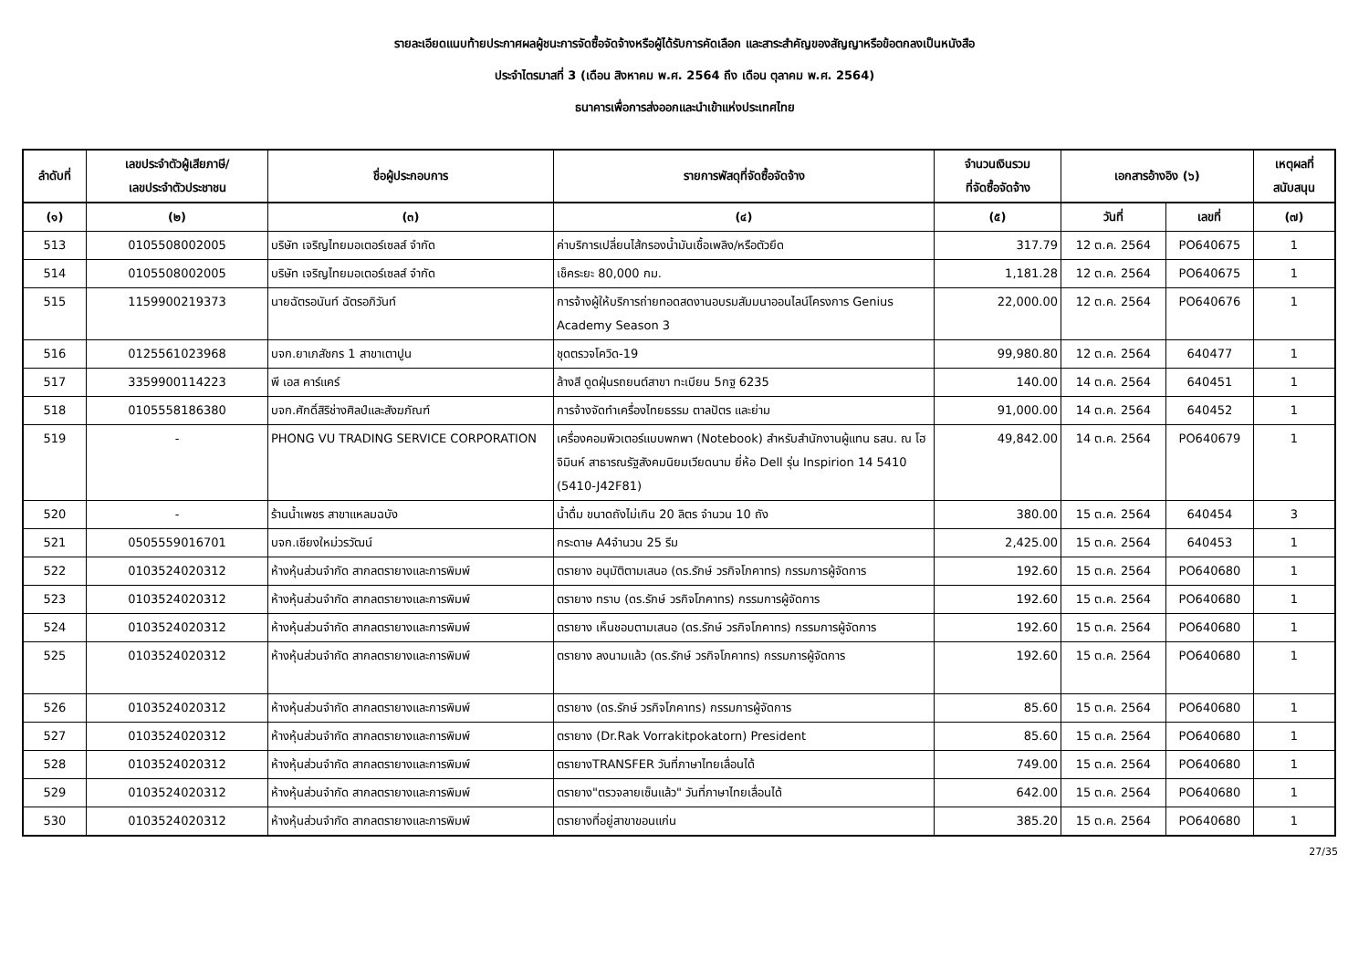รายละเอียดแนบท้ายประกาศผลผู้ชนะการจัดซื้อจัดจ้างหรือผู้ได้รับการคัดเลือก และสาระสำคัญของสัญญาหรือข้อตกลงเป็นหนังสือ
ประจำไตรมาสที่ 3 (เดือน สิงหาคม พ.ศ. 2564 ถึง เดือน ตุลาคม พ.ศ. 2564)
ธนาคารเพื่อการส่งออกและนำเข้าแห่งประเทศไทย
| ลำดับที่ | เลขประจำตัวผู้เสียภาษี/ เลขประจำตัวประชาชน | ชื่อผู้ประกอบการ | รายการพัสดุที่จัดซื้อจัดจ้าง | จำนวนเงินรวม ที่จัดซื้อจัดจ้าง | เอกสารอ้างอิง (๖) | | เหตุผลที่ สนับสนุน | |
| --- | --- | --- | --- | --- | --- | --- | --- | --- |
| | (๑) | (๒) | (๓) | (๔) | (๕) | วันที่ | เลขที่ | (๗) |
| 513 | 0105508002005 | บริษัท เจริญไทยมอเตอร์เซลส์ จำกัด | ค่าบริการเปลี่ยนไส้กรองน้ำมันเชื้อเพลิง/หรือตัวยึด | 317.79 | 12 ต.ค. 2564 | PO640675 | 1 | |
| 514 | 0105508002005 | บริษัท เจริญไทยมอเตอร์เซลส์ จำกัด | เช็คระยะ 80,000 กม. | 1,181.28 | 12 ต.ค. 2564 | PO640675 | 1 | |
| 515 | 1159900219373 | นายฉัตรอนันท์ ฉัตรอภิวันท์ | การจ้างผู้ให้บริการถ่ายทอดสดงานอบรมสัมมนาออนไลน์โครงการ Genius Academy Season 3 | 22,000.00 | 12 ต.ค. 2564 | PO640676 | 1 | |
| 516 | 0125561023968 | บจก.ยาเภสัชกร 1 สาขาเตาปูน | ชุดตรวจโควิด-19 | 99,980.80 | 12 ต.ค. 2564 | 640477 | 1 | |
| 517 | 3359900114223 | พี เอส คาร์แคร์ | ล้างสี ดูดฝุ่นรถยนต์สาขา ทะเบียน 5กฐ 6235 | 140.00 | 14 ต.ค. 2564 | 640451 | 1 | |
| 518 | 0105558186380 | บจก.ศักดิ์สิริช่างศิลป์และสังฆภัณฑ์ | การจ้างจัดทำเครื่องไทยธรรม ตาลปัตร และย่าม | 91,000.00 | 14 ต.ค. 2564 | 640452 | 1 | |
| 519 | - | PHONG VU TRADING SERVICE CORPORATION | เครื่องคอมพิวเตอร์แบบพกพา (Notebook) สำหรับสำนักงานผู้แทน ธสน. ณ โฮจิมินห์ สาธารณรัฐสังคมนิยมเวียดนาม ยี่ห้อ Dell รุ่น Inspirion 14 5410 (5410-J42F81) | 49,842.00 | 14 ต.ค. 2564 | PO640679 | 1 | |
| 520 | - | ร้านน้ำเพชร สาขาแหลมฉบัง | น้ำดื่ม ขนาดถังไม่เกิน 20 ลิตร จำนวน 10 ถัง | 380.00 | 15 ต.ค. 2564 | 640454 | 3 | |
| 521 | 0505559016701 | บจก.เชียงใหม่วรวัฒน์ | กระดาษ A4จำนวน 25 รีม | 2,425.00 | 15 ต.ค. 2564 | 640453 | 1 | |
| 522 | 0103524020312 | ห้างหุ้นส่วนจำกัด สากลตรายางและการพิมพ์ | ตรายาง อนุมัติตามเสนอ (ดร.รักษ์ วรกิจโภคาทร) กรรมการผู้จัดการ | 192.60 | 15 ต.ค. 2564 | PO640680 | 1 | |
| 523 | 0103524020312 | ห้างหุ้นส่วนจำกัด สากลตรายางและการพิมพ์ | ตรายาง ทราบ (ดร.รักษ์ วรกิจโภคาทร) กรรมการผู้จัดการ | 192.60 | 15 ต.ค. 2564 | PO640680 | 1 | |
| 524 | 0103524020312 | ห้างหุ้นส่วนจำกัด สากลตรายางและการพิมพ์ | ตรายาง เห็นชอบตามเสนอ (ดร.รักษ์ วรกิจโภคาทร) กรรมการผู้จัดการ | 192.60 | 15 ต.ค. 2564 | PO640680 | 1 | |
| 525 | 0103524020312 | ห้างหุ้นส่วนจำกัด สากลตรายางและการพิมพ์ | ตรายาง ลงนามแล้ว (ดร.รักษ์ วรกิจโภคาทร) กรรมการผู้จัดการ | 192.60 | 15 ต.ค. 2564 | PO640680 | 1 | |
| 526 | 0103524020312 | ห้างหุ้นส่วนจำกัด สากลตรายางและการพิมพ์ | ตรายาง (ดร.รักษ์ วรกิจโภคาทร) กรรมการผู้จัดการ | 85.60 | 15 ต.ค. 2564 | PO640680 | 1 | |
| 527 | 0103524020312 | ห้างหุ้นส่วนจำกัด สากลตรายางและการพิมพ์ | ตรายาง (Dr.Rak Vorrakitpokatorn) President | 85.60 | 15 ต.ค. 2564 | PO640680 | 1 | |
| 528 | 0103524020312 | ห้างหุ้นส่วนจำกัด สากลตรายางและการพิมพ์ | ตรายางTRANSFER วันที่ภาษาไทยเลื่อนได้ | 749.00 | 15 ต.ค. 2564 | PO640680 | 1 | |
| 529 | 0103524020312 | ห้างหุ้นส่วนจำกัด สากลตรายางและการพิมพ์ | ตรายาง"ตรวจลายเซ็นแล้ว" วันที่ภาษาไทยเลื่อนได้ | 642.00 | 15 ต.ค. 2564 | PO640680 | 1 | |
| 530 | 0103524020312 | ห้างหุ้นส่วนจำกัด สากลตรายางและการพิมพ์ | ตรายางที่อยู่สาขาขอนแก่น | 385.20 | 15 ต.ค. 2564 | PO640680 | 1 | |
27/35